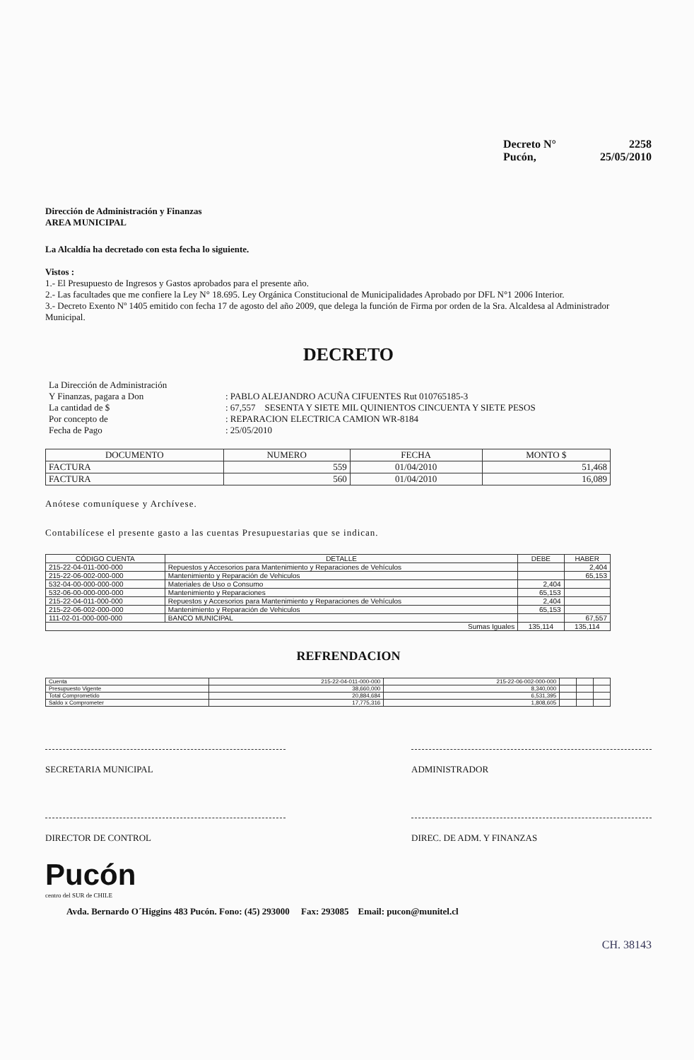Decreto N° 2258
Pucón, 25/05/2010
Dirección de Administración y Finanzas
AREA MUNICIPAL
La Alcaldía ha decretado con esta fecha lo siguiente.
Vistos :
1.- El Presupuesto de Ingresos y Gastos aprobados para el presente año.
2.- Las facultades que me confiere la Ley N° 18.695. Ley Orgánica Constitucional de Municipalidades Aprobado por DFL N°1 2006 Interior.
3.- Decreto Exento Nº 1405 emitido con fecha 17 de agosto del año 2009, que delega la función de Firma por orden de la Sra. Alcaldesa al Administrador Municipal.
DECRETO
La Dirección de Administración
Y Finanzas, pagara a Don: PABLO ALEJANDRO ACUÑA CIFUENTES Rut 010765185-3
La cantidad de $: 67,557 SESENTA Y SIETE MIL QUINIENTOS CINCUENTA Y SIETE PESOS
Por concepto de: REPARACION ELECTRICA CAMION WR-8184
Fecha de Pago: 25/05/2010
| DOCUMENTO | NUMERO | FECHA | MONTO $ |
| --- | --- | --- | --- |
| FACTURA | 559 | 01/04/2010 | 51,468 |
| FACTURA | 560 | 01/04/2010 | 16,089 |
Anótese comuníquese y Archívese.
Contabilícese el presente gasto a las cuentas Presupuestarias que se indican.
| CÓDIGO CUENTA | DETALLE | DEBE | HABER |
| --- | --- | --- | --- |
| 215-22-04-011-000-000 | Repuestos y Accesorios para Mantenimiento y Reparaciones de Vehículos | | 2,404 |
| 215-22-06-002-000-000 | Mantenimiento y Reparación de Vehiculos | | 65,153 |
| 532-04-00-000-000-000 | Materiales de Uso o Consumo | 2,404 | |
| 532-06-00-000-000-000 | Mantenimiento y Reparaciones | 65,153 | |
| 215-22-04-011-000-000 | Repuestos y Accesorios para Mantenimiento y Reparaciones de Vehículos | 2,404 | |
| 215-22-06-002-000-000 | Mantenimiento y Reparación de Vehiculos | 65,153 | |
| 111-02-01-000-000-000 | BANCO MUNICIPAL | | 67,557 |
| Sumas Iguales | | 135,114 | 135,114 |
REFRENDACION
| Cuenta | 215-22-04-011-000-000 | 215-22-06-002-000-000 | | | |
| Presupuesto Vigente | 38,660,000 | 8,340,000 | | | |
| Total Comprometido | 20,884,684 | 6,531,395 | | | |
| Saldo x Comprometer | 17,775,316 | 1,808,605 | | | |
SECRETARIA MUNICIPAL ADMINISTRADOR
DIRECTOR DE CONTROL DIREC. DE ADM. Y FINANZAS
Pucón
centro del SUR de CHILE
Avda. Bernardo O´Higgins 483 Pucón. Fono: (45) 293000 Fax: 293085 Email: pucon@munitel.cl
CH. 38143